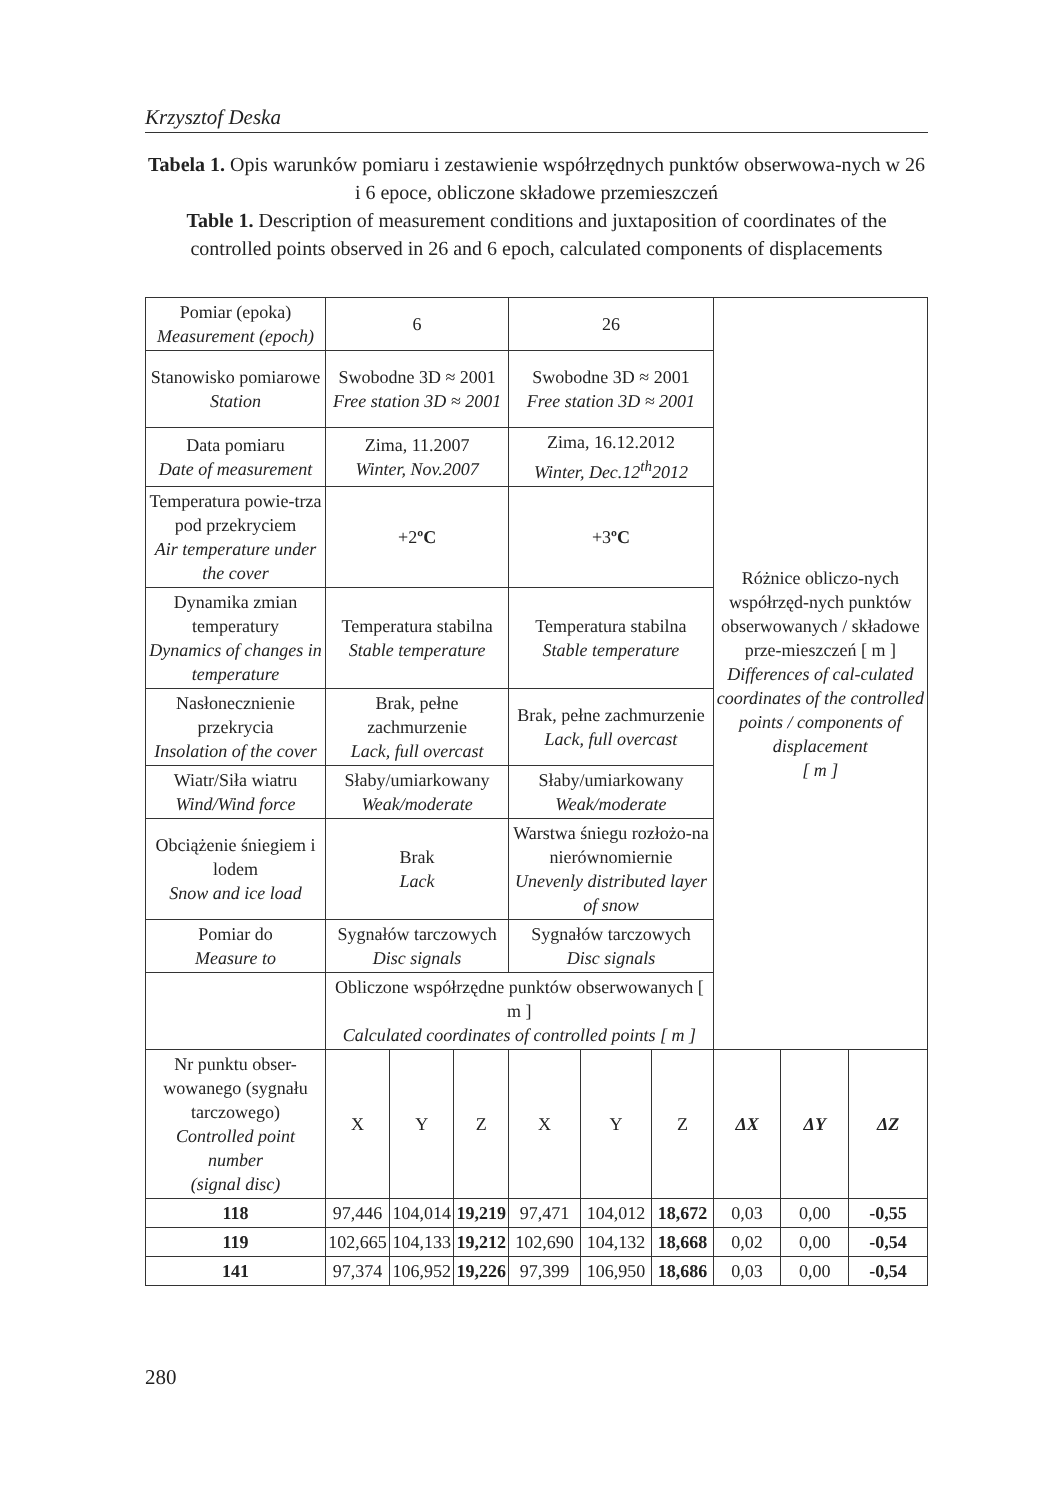Krzysztof Deska
Tabela 1. Opis warunków pomiaru i zestawienie współrzędnych punktów obserwowa-nych w 26 i 6 epoce, obliczone składowe przemieszczeń
Table 1. Description of measurement conditions and juxtaposition of coordinates of the controlled points observed in 26 and 6 epoch, calculated components of displacements
| Pomiar (epoka) Measurement (epoch) | 6 | | | 26 | | | Różnice obliczo-nych współrzęd-nych punktów obserwowanych / składowe prze-mieszczeń [ m ] Differences of cal-culated coordinates of the controlled points / components of displacement [ m ] | | |
| Stanowisko pomiarowe Station | Swobodne 3D ≈ 2001 Free station 3D ≈ 2001 | | | Swobodne 3D ≈ 2001 Free station 3D ≈ 2001 | | | | | |
| Data pomiaru Date of measurement | Zima, 11.2007 Winter, Nov.2007 | | | Zima, 16.12.2012 Winter, Dec.12<sup>th</sup>2012 | | | | | |
| Temperatura powie-trza pod przekryciem Air temperature under the cover | +2 ºC | | | +3 ºC | | | | | |
| Dynamika zmian temperatury Dynamics of changes in temperature | Temperatura stabilna Stable temperature | | | Temperatura stabilna Stable temperature | | | | | |
| Nasłonecznienie przekrycia Insolation of the cover | Brak, pełne zachmurzenie Lack, full overcast | | | Brak, pełne zachmurzenie Lack, full overcast | | | | | |
| Wiatr/Siła wiatru Wind/Wind force | Słaby/umiarkowany Weak/moderate | | | Słaby/umiarkowany Weak/moderate | | | | | |
| Obciążenie śniegiem i lodem Snow and ice load | Brak Lack | | | Warstwa śniegu rozłożo-na nierównomiernie Unevenly distributed layer of snow | | | | | |
| Pomiar do Measure to | Sygnałów tarczowych Disc signals | | | Sygnałów tarczowych Disc signals | | | | | |
| | Obliczone współrzędne punktów obserwowanych [ m ] Calculated coordinates of controlled points [ m ] | | | | | | | | |
| Nr punktu obser-wowanego (sygnału tarczowego) Controlled point number (signal disc) | X | Y | Z | X | Y | Z | ΔX | ΔY | ΔZ |
| 118 | 97,446 | 104,014 | 19,219 | 97,471 | 104,012 | 18,672 | 0,03 | 0,00 | -0,55 |
| 119 | 102,665 | 104,133 | 19,212 | 102,690 | 104,132 | 18,668 | 0,02 | 0,00 | -0,54 |
| 141 | 97,374 | 106,952 | 19,226 | 97,399 | 106,950 | 18,686 | 0,03 | 0,00 | -0,54 |
280